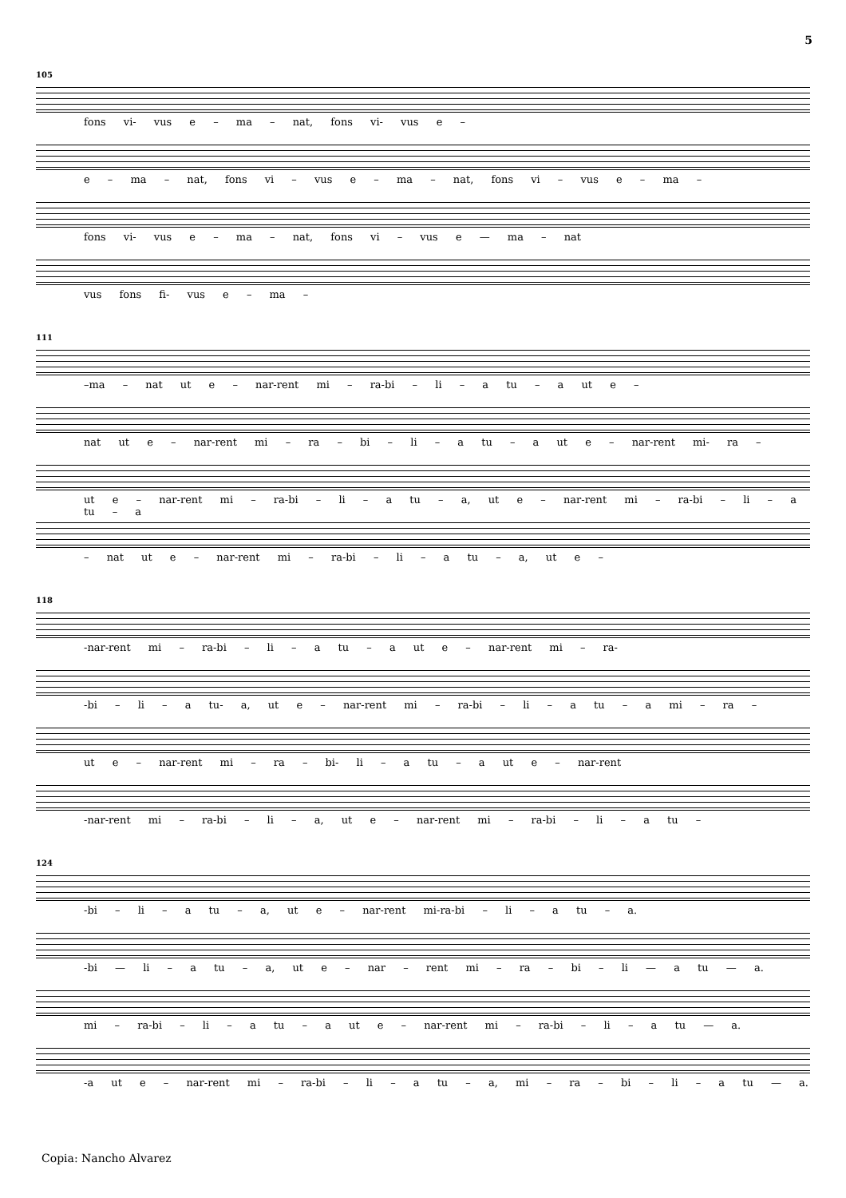5
105
fons vi- vus e – ma – nat, fons vi- vus e –
e – ma – nat, fons vi – vus e – ma – nat, fons vi – vus e – ma –
fons vi- vus e – ma – nat, fons vi – vus e — ma – nat
vus fons fi- vus e – ma –
111
–ma – nat ut e – nar-rent mi – ra-bi – li – a tu – a ut e –
nat ut e – nar-rent mi – ra – bi – li – a tu – a ut e – nar-rent mi- ra –
ut e – nar-rent mi – ra-bi – li – a tu – a, ut e – nar-rent mi – ra-bi – li – a tu – a
– nat ut e – nar-rent mi – ra-bi – li – a tu – a, ut e –
118
-nar-rent mi – ra-bi – li – a tu – a ut e – nar-rent mi – ra-
-bi – li – a tu- a, ut e – nar-rent mi – ra-bi – li – a tu – a mi – ra –
ut e – nar-rent mi – ra – bi- li – a tu – a ut e – nar-rent
-nar-rent mi – ra-bi – li – a, ut e – nar-rent mi – ra-bi – li – a tu –
124
-bi – li – a tu – a, ut e – nar-rent mi-ra-bi – li – a tu – a.
-bi — li – a tu – a, ut e – nar – rent mi – ra – bi – li — a tu — a.
mi – ra-bi – li – a tu – a ut e – nar-rent mi – ra-bi – li – a tu — a.
-a ut e – nar-rent mi – ra-bi – li – a tu – a, mi – ra – bi – li – a tu — a.
Copia: Nancho Alvarez